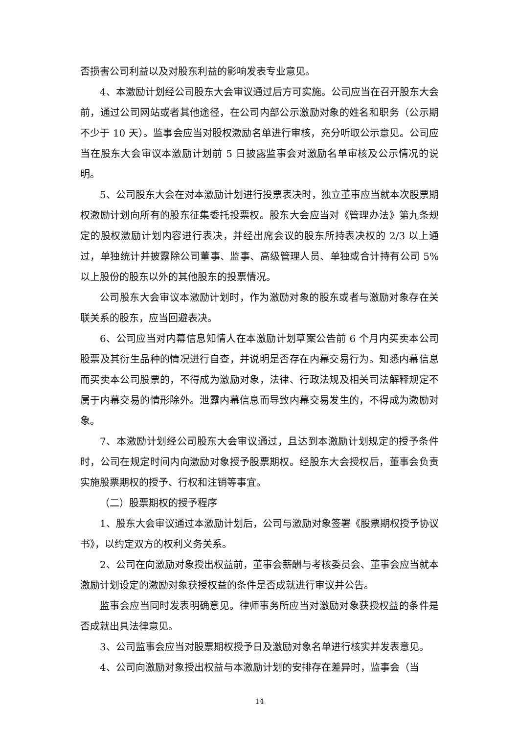否损害公司利益以及对股东利益的影响发表专业意见。
4、本激励计划经公司股东大会审议通过后方可实施。公司应当在召开股东大会前，通过公司网站或者其他途径，在公司内部公示激励对象的姓名和职务（公示期不少于 10 天）。监事会应当对股权激励名单进行审核，充分听取公示意见。公司应当在股东大会审议本激励计划前 5 日披露监事会对激励名单审核及公示情况的说明。
5、公司股东大会在对本激励计划进行投票表决时，独立董事应当就本次股票期权激励计划向所有的股东征集委托投票权。股东大会应当对《管理办法》第九条规定的股权激励计划内容进行表决，并经出席会议的股东所持表决权的 2/3 以上通过，单独统计并披露除公司董事、监事、高级管理人员、单独或合计持有公司 5%以上股份的股东以外的其他股东的投票情况。
公司股东大会审议本激励计划时，作为激励对象的股东或者与激励对象存在关联关系的股东，应当回避表决。
6、公司应当对内幕信息知情人在本激励计划草案公告前 6 个月内买卖本公司股票及其衍生品种的情况进行自查，并说明是否存在内幕交易行为。知悉内幕信息而买卖本公司股票的，不得成为激励对象，法律、行政法规及相关司法解释规定不属于内幕交易的情形除外。泄露内幕信息而导致内幕交易发生的，不得成为激励对象。
7、本激励计划经公司股东大会审议通过，且达到本激励计划规定的授予条件时，公司在规定时间内向激励对象授予股票期权。经股东大会授权后，董事会负责实施股票期权的授予、行权和注销等事宜。
（二）股票期权的授予程序
1、股东大会审议通过本激励计划后，公司与激励对象签署《股票期权授予协议书》，以约定双方的权利义务关系。
2、公司在向激励对象授出权益前，董事会薪酬与考核委员会、董事会应当就本激励计划设定的激励对象获授权益的条件是否成就进行审议并公告。
监事会应当同时发表明确意见。律师事务所应当对激励对象获授权益的条件是否成就出具法律意见。
3、公司监事会应当对股票期权授予日及激励对象名单进行核实并发表意见。
4、公司向激励对象授出权益与本激励计划的安排存在差异时，监事会（当
14